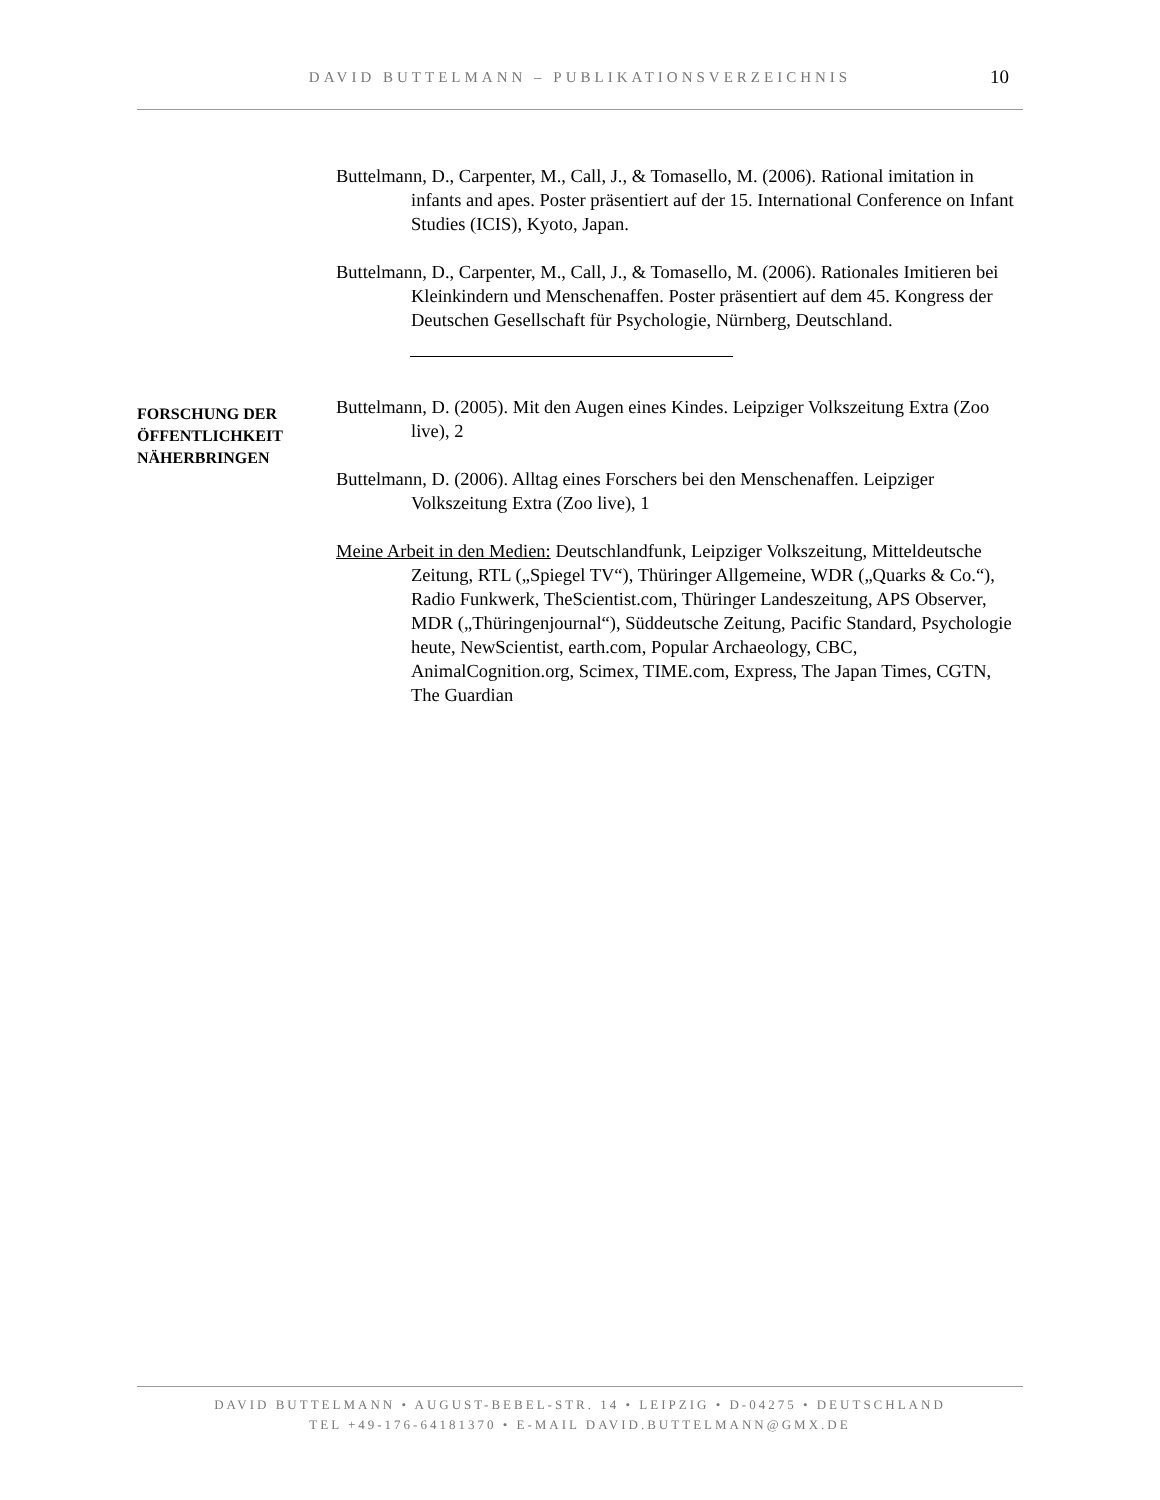DAVID BUTTELMANN – PUBLIKATIONSVERZEICHNIS
10
Buttelmann, D., Carpenter, M., Call, J., & Tomasello, M. (2006). Rational imitation in infants and apes. Poster präsentiert auf der 15. International Conference on Infant Studies (ICIS), Kyoto, Japan.
Buttelmann, D., Carpenter, M., Call, J., & Tomasello, M. (2006). Rationales Imitieren bei Kleinkindern und Menschenaffen. Poster präsentiert auf dem 45. Kongress der Deutschen Gesellschaft für Psychologie, Nürnberg, Deutschland.
FORSCHUNG DER ÖFFENTLICHKEIT NÄHERBRINGEN
Buttelmann, D. (2005). Mit den Augen eines Kindes. Leipziger Volkszeitung Extra (Zoo live), 2
Buttelmann, D. (2006). Alltag eines Forschers bei den Menschenaffen. Leipziger Volkszeitung Extra (Zoo live), 1
Meine Arbeit in den Medien: Deutschlandfunk, Leipziger Volkszeitung, Mitteldeutsche Zeitung, RTL („Spiegel TV“), Thüringer Allgemeine, WDR („Quarks & Co.“), Radio Funkwerk, TheScientist.com, Thüringer Landeszeitung, APS Observer, MDR („Thüringenjournal“), Süddeutsche Zeitung, Pacific Standard, Psychologie heute, NewScientist, earth.com, Popular Archaeology, CBC, AnimalCognition.org, Scimex, TIME.com, Express, The Japan Times, CGTN, The Guardian
DAVID BUTTELMANN • AUGUST-BEBEL-STR. 14 • LEIPZIG • D-04275 • DEUTSCHLAND
TEL +49-176-64181370 • E-MAIL DAVID.BUTTELMANN@GMX.DE